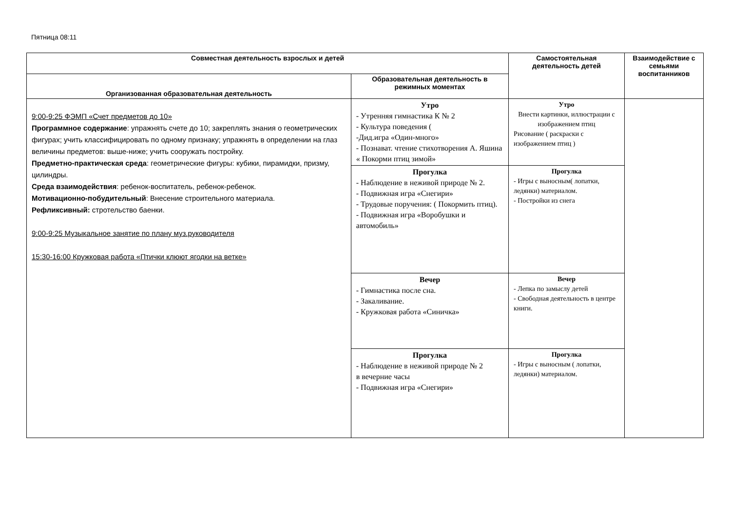Пятница 08:11
| Совместная деятельность взрослых и детей | | Самостоятельная деятельность детей | Взаимодействие с семьями воспитанников |
| --- | --- | --- | --- |
| Организованная образовательная деятельность | Образовательная деятельность в режимных моментах | | |
| 9:00-9:25 ФЭМП «Счет предметов до 10» Программное содержание : упражнять счете до 10; закреплять знания о геометрических фигурах; учить классифицировать по одному признаку; упражнять в определении на глаз величины предметов: выше-ниже; учить сооружать постройку. Предметно-практическая среда : геометрические фигуры: кубики, пирамидки, призму, цилиндры. Среда взаимодействия : ребенок-воспитатель, ребенок-ребенок. Мотивационно-побудительный : Внесение строительного материала. Рефликсивный: стротельство баенки. 9:00-9:25 Музыкальное занятие по плану муз.руководителя 15:30-16:00 Кружковая работа «Птички клюют ягодки на ветке» | Утро - Утренняя гимнастика К № 2 - Культура поведения ( -Дид.игра «Один-много» - Познават. чтение стихотворения А. Яшина « Покорми птиц зимой» | Утро Внести картинки, иллюстрации с изображением птиц Рисование ( раскраски с изображением птиц ) | |
| | Прогулка - Наблюдение в неживой природе № 2. - Подвижная игра «Снегири» - Трудовые поручения: ( Покормить птиц). - Подвижная игра «Воробушки и автомобиль» | Прогулка - Игры с выносным( лопатки, ледянки) материалом. - Постройки из снега | |
| | Вечер - Гимнастика после сна. - Закаливание. - Кружковая работа «Синичка» | Вечер - Лепка по замыслу детей - Свободная деятельность в центре книги. | |
| | Прогулка - Наблюдение в неживой природе № 2 в вечерние часы - Подвижная игра «Снегири» | Прогулка - Игры с выносным ( лопатки, ледянки) материалом. | |